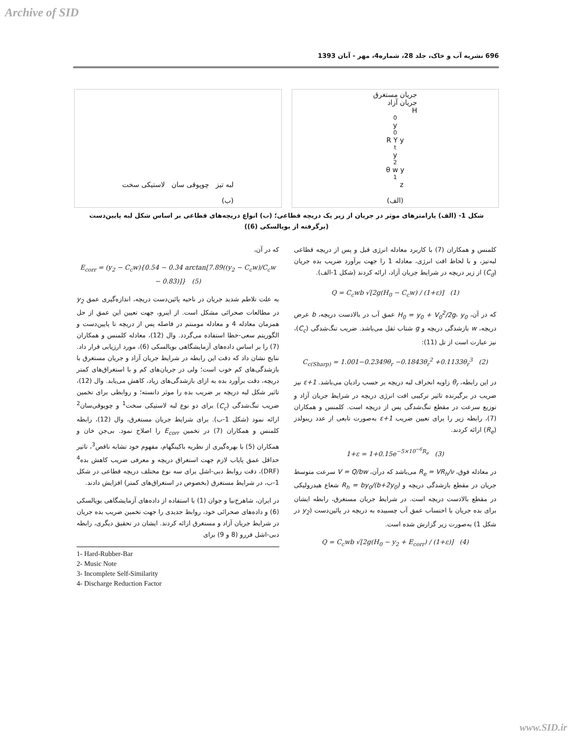Archive of SID
696 نشریه آب و خاک، جلد 28، شماره4، مهر - آبان 1393
جریان مستغرق
جریان آزاد
H<sub>0</sub> y<sub>0</sub> R Y y<sub>t</sub> y<sub>2</sub> θ w y<sub>1</sub> z
(الف)
لبه تیز چوپوقی سان لاستیکی سخت
(ب)
شکل 1- (الف) پارامترهای موثر در جریان از زیر یک دریچه قطاعی؛ (ب) انواع دریچه‌های قطاعی بر اساس شکل لبه پایین‌دست (برگرفته از بویالسکی (6))
کلمنس و همکاران (7) با کاربرد معادله انرژی قبل و پس از دریچه قطاعی لبه‌تیز، و با لحاظ افت انرژی، معادله 1 را جهت برآورد ضریب بده جریان (C<sub>d</sub>) از زیر دریچه در شرایط جریان آزاد، ارائه کردند (شکل 1-الف).
Q = C<sub>c</sub>wb √[2g(H<sub>0</sub> − C<sub>c</sub>w) / (1+ε)] (1)
که در آن، H<sub>0</sub> = y<sub>0</sub> + V<sub>0</sub><sup>2</sup>/2g، y<sub>0</sub> عمق آب در بالادست دریچه، b عرض دریچه، w بازشدگی دریچه و g شتاب ثقل می‌باشد. ضریب تنگ‌شدگی (C<sub>c</sub>)، نیز عبارت است از تل (11):
C<sub>c(Sharp)</sub> = 1.001−0.2349θ<sub>r</sub> −0.1843θ<sub>r</sub><sup>2</sup> +0.1133θ<sub>r</sub><sup>3</sup> (2)
در این رابطه، θ<sub>r</sub> زاویه انحراف لبه دریچه بر حسب رادیان می‌باشد. 1+ε نیز ضریب در برگیرنده تاثیر ترکیبی افت انرژی دریچه در شرایط جریان آزاد و توزیع سرعت در مقطع تنگ‌شدگی پس از دریچه است. کلمنس و همکاران (7)، رابطه زیر را برای تعیین ضریب 1+ε به‌صورت تابعی از عدد رینولدز (R<sub>e</sub>) ارائه کردند.
1+ε = 1+0.15e<sup>−5×10<sup>−6</sup>R<sub>e</sub></sup> (3)
در معادله فوق، R<sub>e</sub> = VR<sub>h</sub>/ν می‌باشد که درآن، V = Q/bw سرعت متوسط جریان در مقطع بازشدگی دریچه و R<sub>h</sub> = by<sub>0</sub>/(b+2y<sub>0</sub>) شعاع هیدرولیکی در مقطع بالادست دریچه است. در شرایط جریان مستغرق، رابطه ایشان برای بده جریان با احتساب عمق آب چسبیده به دریچه در پائین‌دست (y<sub>2</sub> در شکل 1) به‌صورت زیر گزارش شده است.
Q = C<sub>c</sub>wb √[2g(H<sub>0</sub> − y<sub>2</sub> + E<sub>corr</sub>) / (1+ε)] (4)
که در آن،
E<sub>corr</sub> = (y<sub>2</sub> − C<sub>c</sub>w){0.54 − 0.34 arctan[7.89((y<sub>2</sub> − C<sub>c</sub>w)/C<sub>c</sub>w − 0.83)]} (5)
به علت تلاطم شدید جریان در ناحیه پائین‌دست دریچه، اندازه‌گیری عمق y<sub>2</sub> در مطالعات صحرائی مشکل است. از اینرو، جهت تعیین این عمق از حل همزمان معادله 4 و معادله مومنتم در فاصله پس از دریچه تا پایین‌دست و الگوریتم سعی-خطا استفاده می‌گردد. وال (12)، معادله کلمنس و همکاران (7) را بر اساس داده‌های آزمایشگاهی بویالسکی (6)، مورد ارزیابی قرار داد. نتایج نشان داد که دقت این رابطه در شرایط جریان آزاد و جریان مستغرق با بازشدگی‌های کم خوب است؛ ولی در جریان‌های کم و با استغراق‌های کمتر دریچه، دقت برآورد بده به ازای بازشدگی‌های زیاد، کاهش می‌یابد. وال (12)، تاثیر شکل لبه دریچه بر ضریب بده را موثر دانسته؛ و روابطی برای تخمین ضریب تنگ‌شدگی (C<sub>c</sub>) برای دو نوع لبه لاستیکی سخت<sup>1</sup> و چوپوقی‌سان<sup>2</sup> ارائه نمود (شکل 1-ب). برای شرایط جریان مستغرق، وال (12)، رابطه کلمنس و همکاران (7) در تخمین E<sub>corr</sub> را اصلاح نمود. بی‌جن خان و همکاران (5) با بهره‌گیری از نظریه باکینگهام، مفهوم خود تشابه ناقص<sup>3</sup>، تاثیر حداقل عمق پایاب لازم جهت استغراق دریچه و معرفی ضریب کاهش بده<sup>4</sup> (DRF)، دقت روابط دبی-اشل برای سه نوع مختلف دریچه قطاعی در شکل 1-ب، در شرایط مستغرق (بخصوص در استغراق‌های کمتر) افزایش دادند.
در ایران، شاهرخ‌نیا و جوان (1) با استفاده از داده‌های آزمایشگاهی بویالسکی (6) و داده‌های صحرائی خود، روابط جدیدی را جهت تخمین ضریب بده جریان در شرایط جریان آزاد و مستغرق ارائه کردند. ایشان در تحقیق دیگری، رابطه دبی-اشل فررو (8 و 9) برای
1- Hard-Rubber-Bar
2- Music Note
3- Incomplete Self-Similarity
4- Discharge Reduction Factor
www.SID.ir